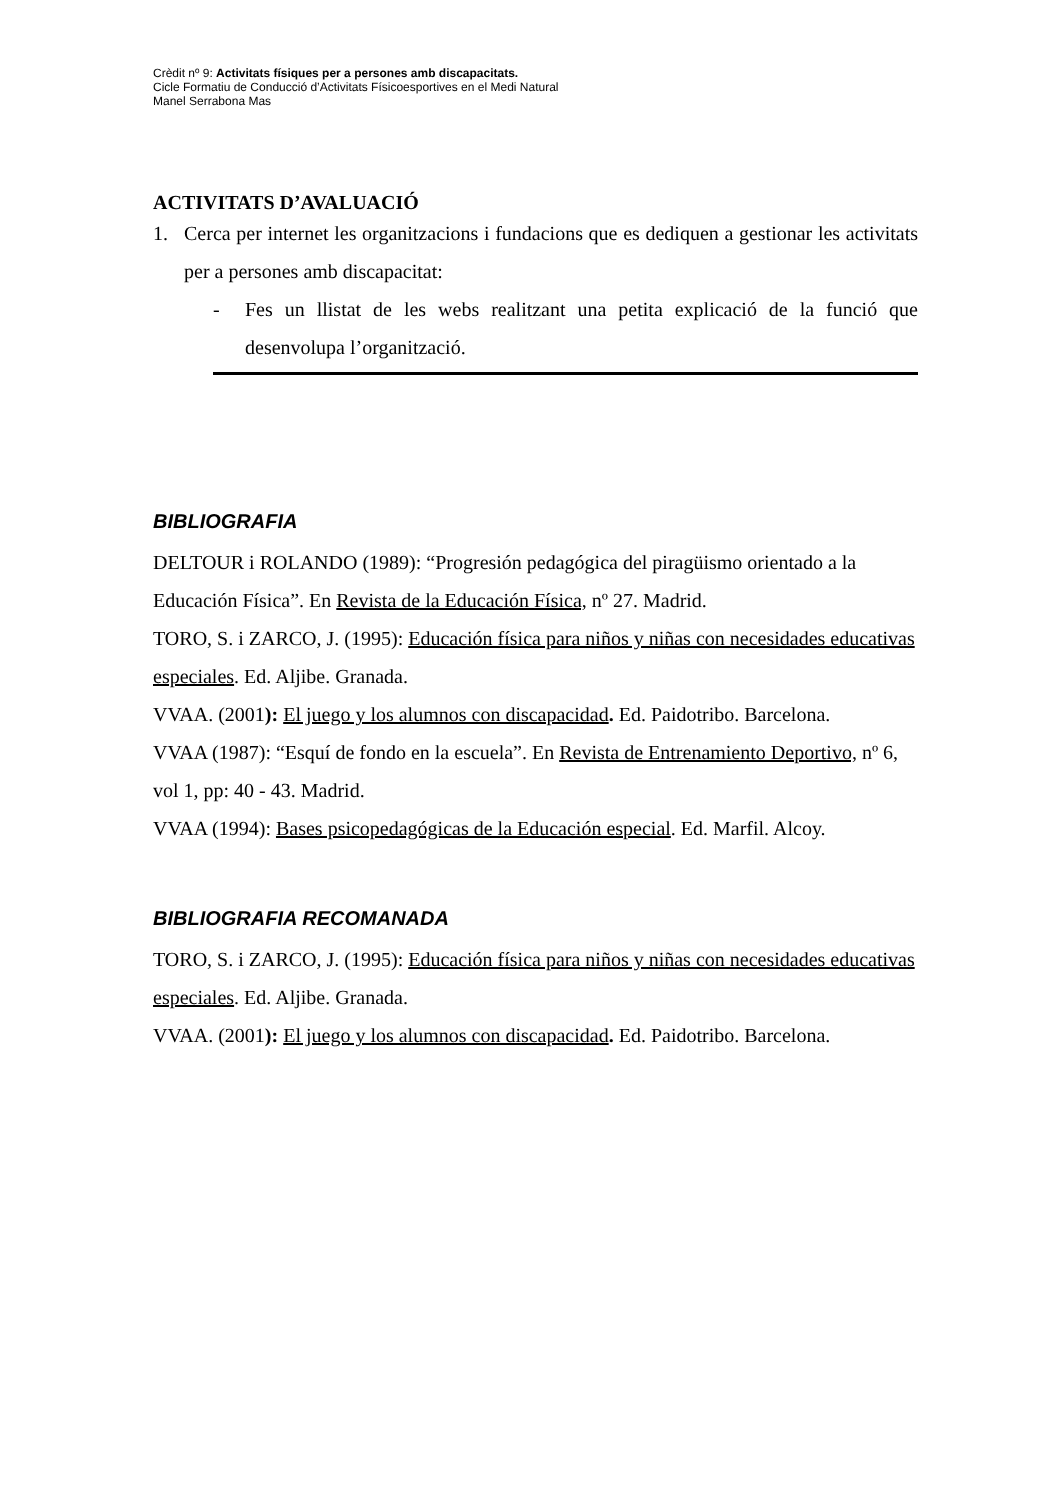Crèdit nº 9: Activitats físiques per a persones amb discapacitats.
Cicle Formatiu de Conducció d’Activitats Físicoesportives en el Medi Natural
Manel Serrabona Mas
ACTIVITATS D’AVALUACIÓ
1. Cerca per internet les organitzacions i fundacions que es dediquen a gestionar les activitats per a persones amb discapacitat:
- Fes un llistat de les webs realitzant una petita explicació de la funció que desenvolupa l’organització.
BIBLIOGRAFIA
DELTOUR i ROLANDO (1989): “Progresión pedagógica del piragüismo orientado a la Educación Física”. En Revista de la Educación Física, nº 27. Madrid.
TORO, S. i ZARCO, J. (1995): Educación física para niños y niñas con necesidades educativas especiales. Ed. Aljibe. Granada.
VVAA. (2001): El juego y los alumnos con discapacidad. Ed. Paidotribo. Barcelona.
VVAA (1987): “Esquí de fondo en la escuela”. En Revista de Entrenamiento Deportivo, nº 6, vol 1, pp: 40 - 43. Madrid.
VVAA (1994): Bases psicopedagógicas de la Educación especial. Ed. Marfil. Alcoy.
BIBLIOGRAFIA RECOMANADA
TORO, S. i ZARCO, J. (1995): Educación física para niños y niñas con necesidades educativas especiales. Ed. Aljibe. Granada.
VVAA. (2001): El juego y los alumnos con discapacidad. Ed. Paidotribo. Barcelona.